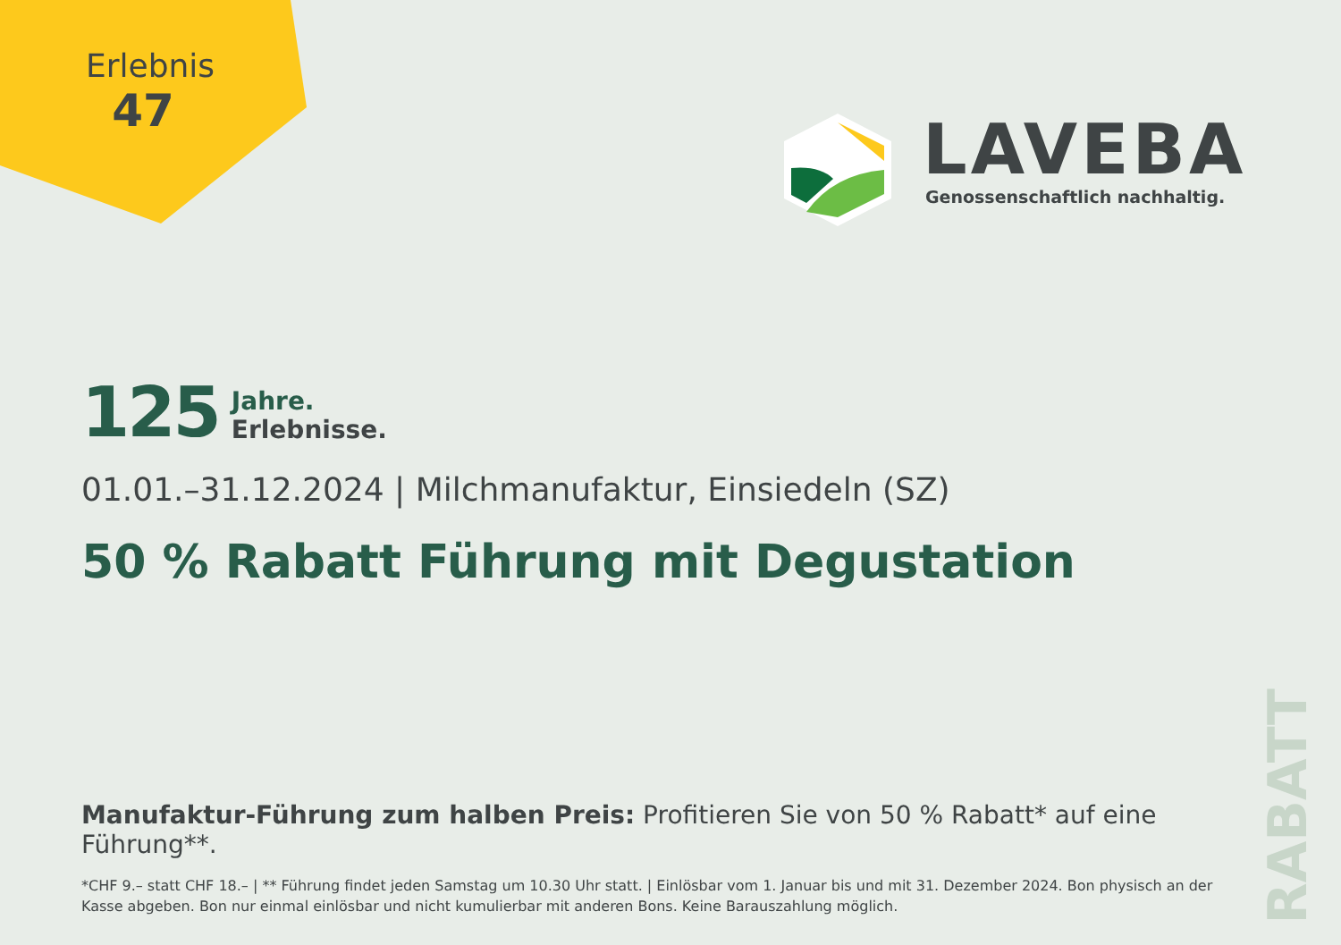Erlebnis
47
LAVEBA
Genossenschaftlich nachhaltig.
125
Jahre.
Erlebnisse.
01.01.–31.12.2024 | Milchmanufaktur, Einsiedeln (SZ)
50 % Rabatt Führung mit Degustation
Manufaktur-Führung zum halben Preis: Profitieren Sie von 50 % Rabatt* auf eine Führung**.
*CHF 9.– statt CHF 18.– | ** Führung findet jeden Samstag um 10.30 Uhr statt. | Einlösbar vom 1. Januar bis und mit 31. Dezember 2024. Bon physisch an der Kasse abgeben. Bon nur einmal einlösbar und nicht kumulierbar mit anderen Bons. Keine Barauszahlung möglich.
RABATT